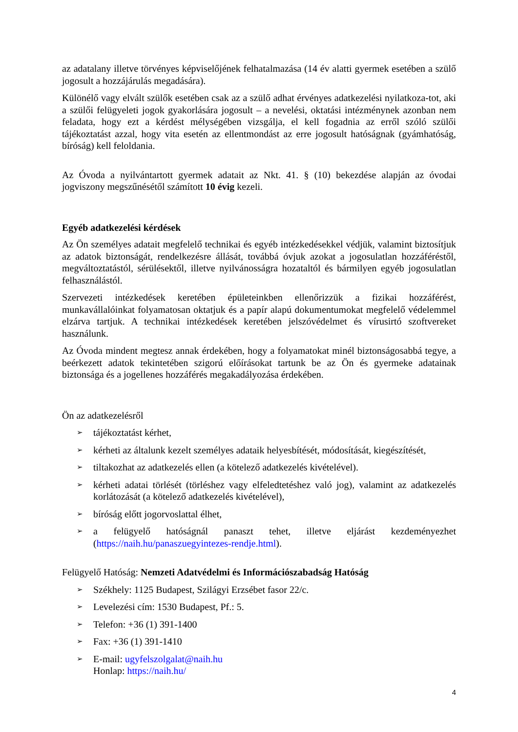az adatalany illetve törvényes képviselőjének felhatalmazása (14 év alatti gyermek esetében a szülő jogosult a hozzájárulás megadására).
Különélő vagy elvált szülők esetében csak az a szülő adhat érvényes adatkezelési nyilatkoza-tot, aki a szülői felügyeleti jogok gyakorlására jogosult – a nevelési, oktatási intézménynek azonban nem feladata, hogy ezt a kérdést mélységében vizsgálja, el kell fogadnia az erről szóló szülői tájékoztatást azzal, hogy vita esetén az ellentmondást az erre jogosult hatóságnak (gyámhatóság, bíróság) kell feloldania.
Az Óvoda a nyilvántartott gyermek adatait az Nkt. 41. § (10) bekezdése alapján az óvodai jogviszony megszűnésétől számított 10 évig kezeli.
Egyéb adatkezelési kérdések
Az Ön személyes adatait megfelelő technikai és egyéb intézkedésekkel védjük, valamint biztosítjuk az adatok biztonságát, rendelkezésre állását, továbbá óvjuk azokat a jogosulatlan hozzáféréstől, megváltoztatástól, sérülésektől, illetve nyilvánosságra hozataltól és bármilyen egyéb jogosulatlan felhasználástól.
Szervezeti intézkedések keretében épületeinkben ellenőrizzük a fizikai hozzáférést, munkavállalóinkat folyamatosan oktatjuk és a papír alapú dokumentumokat megfelelő védelemmel elzárva tartjuk. A technikai intézkedések keretében jelszóvédelmet és vírusirtó szoftvereket használunk.
Az Óvoda mindent megtesz annak érdekében, hogy a folyamatokat minél biztonságosabbá tegye, a beérkezett adatok tekintetében szigorú előírásokat tartunk be az Ön és gyermeke adatainak biztonsága és a jogellenes hozzáférés megakadályozása érdekében.
Ön az adatkezelésről
➢ tájékoztatást kérhet,
➢ kérheti az általunk kezelt személyes adataik helyesbítését, módosítását, kiegészítését,
➢ tiltakozhat az adatkezelés ellen (a kötelező adatkezelés kivételével).
➢ kérheti adatai törlését (törléshez vagy elfeledtetéshez való jog), valamint az adatkezelés korlátozását (a kötelező adatkezelés kivételével),
➢ bíróság előtt jogorvoslattal élhet,
➢ a felügyelő hatóságnál panaszt tehet, illetve eljárást kezdeményezhet (https://naih.hu/panaszuegyintezes-rendje.html).
Felügyelő Hatóság: Nemzeti Adatvédelmi és Információszabadság Hatóság
➢ Székhely: 1125 Budapest, Szilágyi Erzsébet fasor 22/c.
➢ Levelezési cím: 1530 Budapest, Pf.: 5.
➢ Telefon: +36 (1) 391-1400
➢ Fax: +36 (1) 391-1410
➢ E-mail: ugyfelszolgalat@naih.hu
Honlap: https://naih.hu/
4